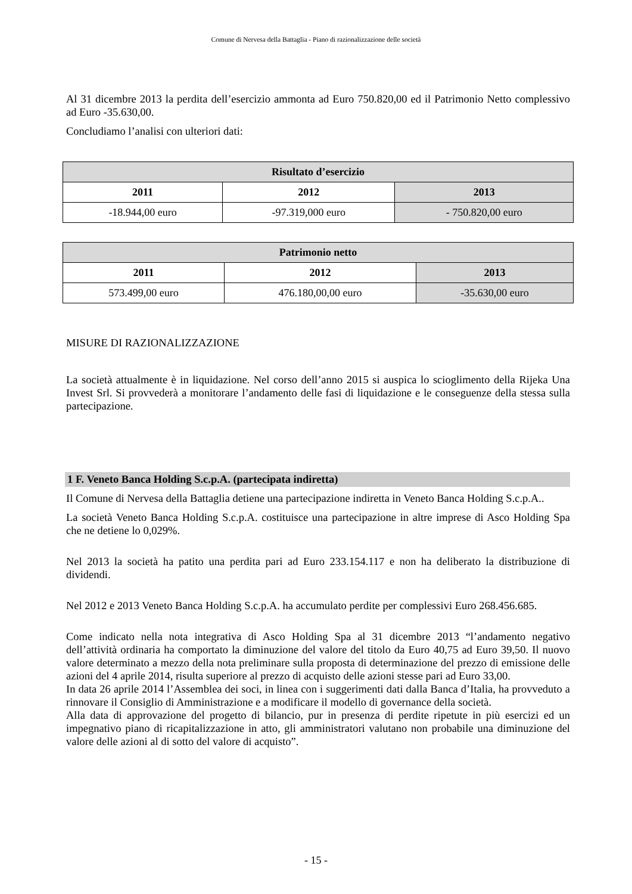Comune di Nervesa della Battaglia - Piano di razionalizzazione delle società
Al 31 dicembre 2013 la perdita dell’esercizio ammonta ad Euro 750.820,00 ed il Patrimonio Netto complessivo ad Euro -35.630,00.
Concludiamo l’analisi con ulteriori dati:
| Risultato d’esercizio | | |
| --- | --- | --- |
| 2011 | 2012 | 2013 |
| -18.944,00 euro | -97.319,000 euro | - 750.820,00 euro |
| Patrimonio netto | | |
| --- | --- | --- |
| 2011 | 2012 | 2013 |
| 573.499,00 euro | 476.180,00,00 euro | -35.630,00 euro |
MISURE DI RAZIONALIZZAZIONE
La società attualmente è in liquidazione. Nel corso dell’anno 2015 si auspica lo scioglimento della Rijeka Una Invest Srl. Si provvederà a monitorare l’andamento delle fasi di liquidazione e le conseguenze della stessa sulla partecipazione.
1 F. Veneto Banca Holding S.c.p.A. (partecipata indiretta)
Il Comune di Nervesa della Battaglia detiene una partecipazione indiretta in Veneto Banca Holding S.c.p.A..
La società Veneto Banca Holding S.c.p.A. costituisce una partecipazione in altre imprese di Asco Holding Spa che ne detiene lo 0,029%.
Nel 2013 la società ha patito una perdita pari ad Euro 233.154.117 e non ha deliberato la distribuzione di dividendi.
Nel 2012 e 2013 Veneto Banca Holding S.c.p.A. ha accumulato perdite per complessivi Euro 268.456.685.
Come indicato nella nota integrativa di Asco Holding Spa al 31 dicembre 2013 “l’andamento negativo dell’attività ordinaria ha comportato la diminuzione del valore del titolo da Euro 40,75 ad Euro 39,50. Il nuovo valore determinato a mezzo della nota preliminare sulla proposta di determinazione del prezzo di emissione delle azioni del 4 aprile 2014, risulta superiore al prezzo di acquisto delle azioni stesse pari ad Euro 33,00.
In data 26 aprile 2014 l’Assemblea dei soci, in linea con i suggerimenti dati dalla Banca d’Italia, ha provveduto a rinnovare il Consiglio di Amministrazione e a modificare il modello di governance della società.
Alla data di approvazione del progetto di bilancio, pur in presenza di perdite ripetute in più esercizi ed un impegnativo piano di ricapitalizzazione in atto, gli amministratori valutano non probabile una diminuzione del valore delle azioni al di sotto del valore di acquisto”.
- 15 -